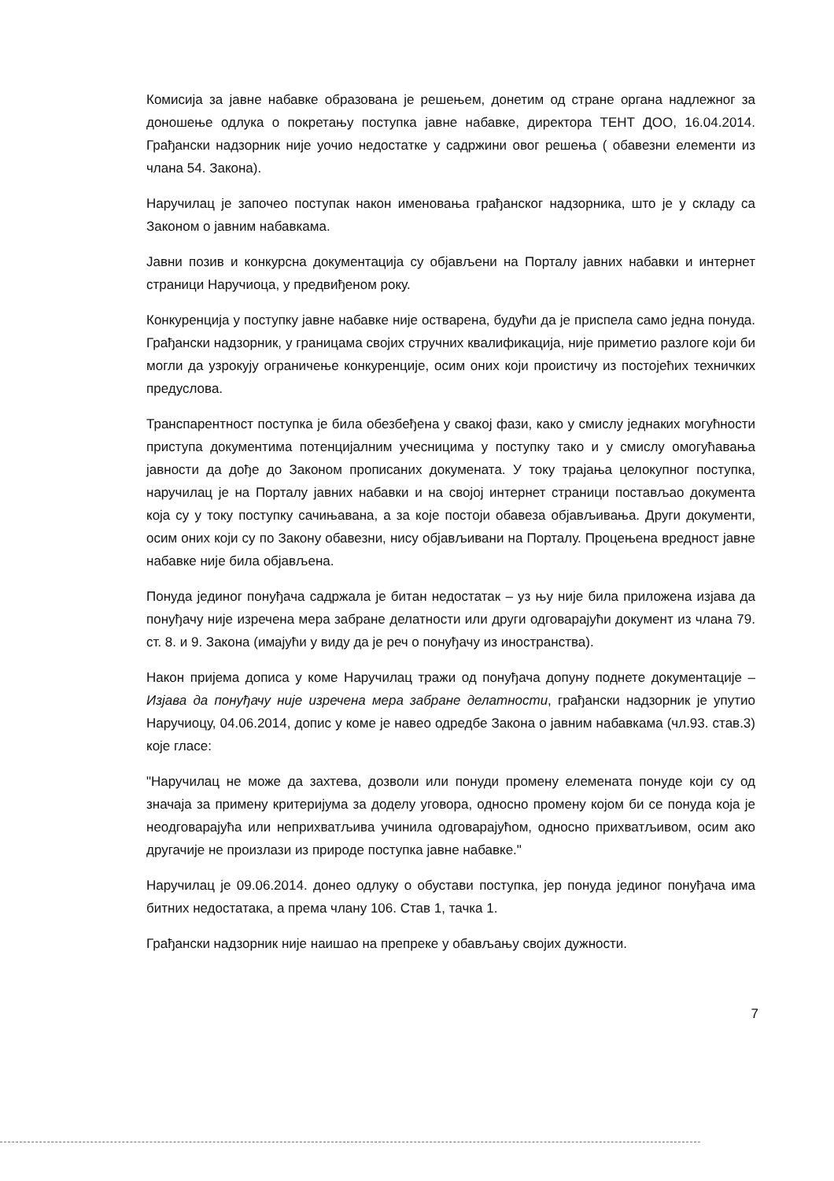Комисија за јавне набавке образована је решењем, донетим од стране органа надлежног за доношење одлука о покретању поступка јавне набавке, директора ТЕНТ ДОО, 16.04.2014. Грађански надзорник није уочио недостатке у садржини овог решења ( обавезни елементи из члана 54. Закона).
Наручилац је започео поступак након именовања грађанског надзорника, што је у складу са Законом о јавним набавкама.
Јавни позив и конкурсна документација су објављени на Порталу јавних набавки и интернет страници Наручиоца, у предвиђеном року.
Конкуренција у поступку јавне набавке није остварена, будући да је приспела само једна понуда. Грађански надзорник, у границама својих стручних квалификација, није приметио разлоге који би могли да узрокују ограничење конкуренције, осим оних који проистичу из постојећих техничких предуслова.
Транспарентност поступка је била обезбеђена у свакој фази, како у смислу једнаких могућности приступа документима потенцијалним учесницима у поступку тако и у смислу омогућавања јавности да дође до Законом прописаних докумената. У току трајања целокупног поступка, наручилац је на Порталу јавних набавки и на својој интернет страници постављао документа која су у току поступку сачињавана, а за које постоји обавеза објављивања. Други документи, осим оних који су по Закону обавезни, нису објављивани на Порталу. Процењена вредност јавне набавке није била објављена.
Понуда јединог понуђача садржала је битан недостатак – уз њу није била приложена изјава да понуђачу није изречена мера забране делатности или други одговарајући документ из члана 79. ст. 8. и 9. Закона (имајући у виду да је реч о понуђачу из иностранства).
Након пријема дописа у коме Наручилац тражи од понуђача допуну поднете документације – Изјава да понуђачу није изречена мера забране делатности, грађански надзорник је упутио Наручиоцу, 04.06.2014, допис у коме је навео одредбе Закона о јавним набавкама (чл.93. став.3) које гласе:
"Наручилац не може да захтева, дозволи или понуди промену елемената понуде који су од значаја за примену критеријума за доделу уговора, односно промену којом би се понуда која је неодговарајућа или неприхватљива учинила одговарајућом, односно прихватљивом, осим ако другачије не произлази из природе поступка јавне набавке."
Наручилац је 09.06.2014. донео одлуку о обустави поступка, јер понуда јединог понуђача има битних недостатака, а према члану 106. Став 1, тачка 1.
Грађански надзорник није наишао на препреке у обављању својих дужности.
7